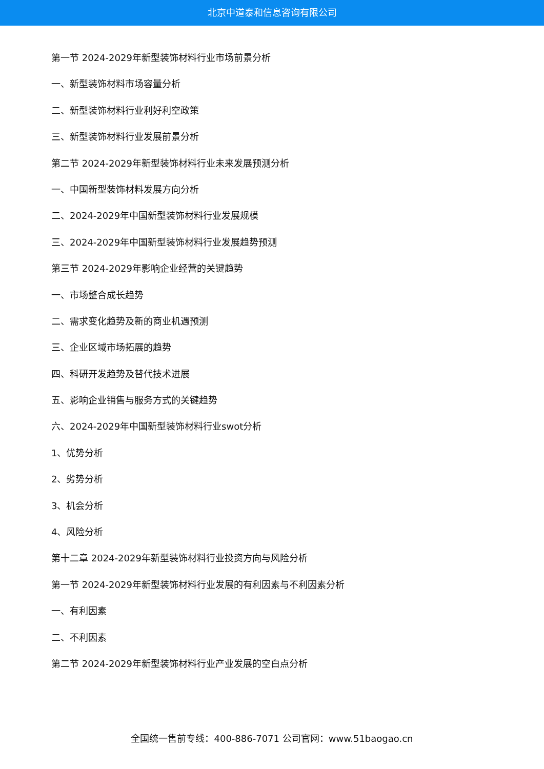北京中道泰和信息咨询有限公司
第一节 2024-2029年新型装饰材料行业市场前景分析
一、新型装饰材料市场容量分析
二、新型装饰材料行业利好利空政策
三、新型装饰材料行业发展前景分析
第二节 2024-2029年新型装饰材料行业未来发展预测分析
一、中国新型装饰材料发展方向分析
二、2024-2029年中国新型装饰材料行业发展规模
三、2024-2029年中国新型装饰材料行业发展趋势预测
第三节 2024-2029年影响企业经营的关键趋势
一、市场整合成长趋势
二、需求变化趋势及新的商业机遇预测
三、企业区域市场拓展的趋势
四、科研开发趋势及替代技术进展
五、影响企业销售与服务方式的关键趋势
六、2024-2029年中国新型装饰材料行业swot分析
1、优势分析
2、劣势分析
3、机会分析
4、风险分析
第十二章 2024-2029年新型装饰材料行业投资方向与风险分析
第一节 2024-2029年新型装饰材料行业发展的有利因素与不利因素分析
一、有利因素
二、不利因素
第二节 2024-2029年新型装饰材料行业产业发展的空白点分析
全国统一售前专线：400-886-7071 公司官网：www.51baogao.cn